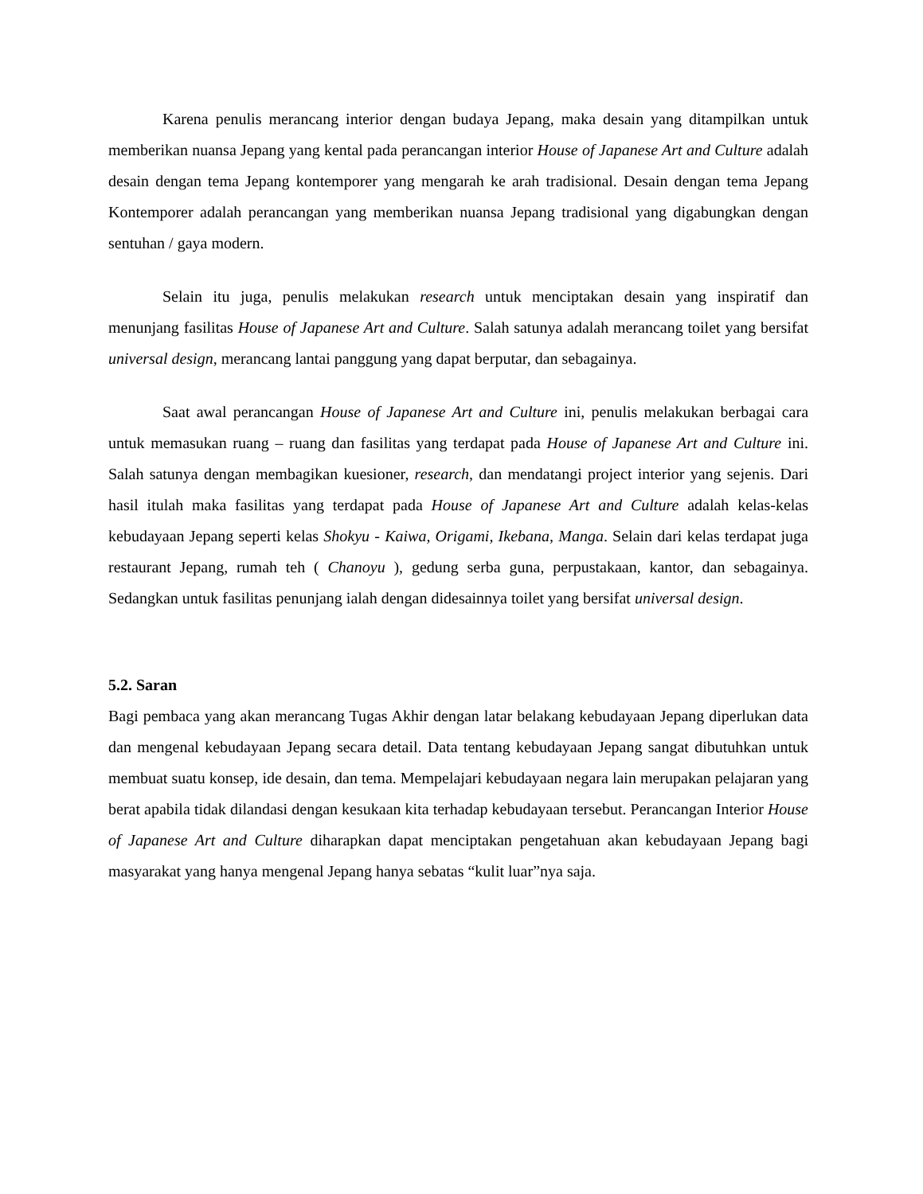Karena penulis merancang interior dengan budaya Jepang, maka desain yang ditampilkan untuk memberikan nuansa Jepang yang kental pada perancangan interior House of Japanese Art and Culture adalah desain dengan tema Jepang kontemporer yang mengarah ke arah tradisional. Desain dengan tema Jepang Kontemporer adalah perancangan yang memberikan nuansa Jepang tradisional yang digabungkan dengan sentuhan / gaya modern.
Selain itu juga, penulis melakukan research untuk menciptakan desain yang inspiratif dan menunjang fasilitas House of Japanese Art and Culture. Salah satunya adalah merancang toilet yang bersifat universal design, merancang lantai panggung yang dapat berputar, dan sebagainya.
Saat awal perancangan House of Japanese Art and Culture ini, penulis melakukan berbagai cara untuk memasukan ruang – ruang dan fasilitas yang terdapat pada House of Japanese Art and Culture ini. Salah satunya dengan membagikan kuesioner, research, dan mendatangi project interior yang sejenis. Dari hasil itulah maka fasilitas yang terdapat pada House of Japanese Art and Culture adalah kelas-kelas kebudayaan Jepang seperti kelas Shokyu - Kaiwa, Origami, Ikebana, Manga. Selain dari kelas terdapat juga restaurant Jepang, rumah teh ( Chanoyu ), gedung serba guna, perpustakaan, kantor, dan sebagainya. Sedangkan untuk fasilitas penunjang ialah dengan didesainnya toilet yang bersifat universal design.
5.2. Saran
Bagi pembaca yang akan merancang Tugas Akhir dengan latar belakang kebudayaan Jepang diperlukan data dan mengenal kebudayaan Jepang secara detail. Data tentang kebudayaan Jepang sangat dibutuhkan untuk membuat suatu konsep, ide desain, dan tema. Mempelajari kebudayaan negara lain merupakan pelajaran yang berat apabila tidak dilandasi dengan kesukaan kita terhadap kebudayaan tersebut. Perancangan Interior House of Japanese Art and Culture diharapkan dapat menciptakan pengetahuan akan kebudayaan Jepang bagi masyarakat yang hanya mengenal Jepang hanya sebatas “kulit luar”nya saja.